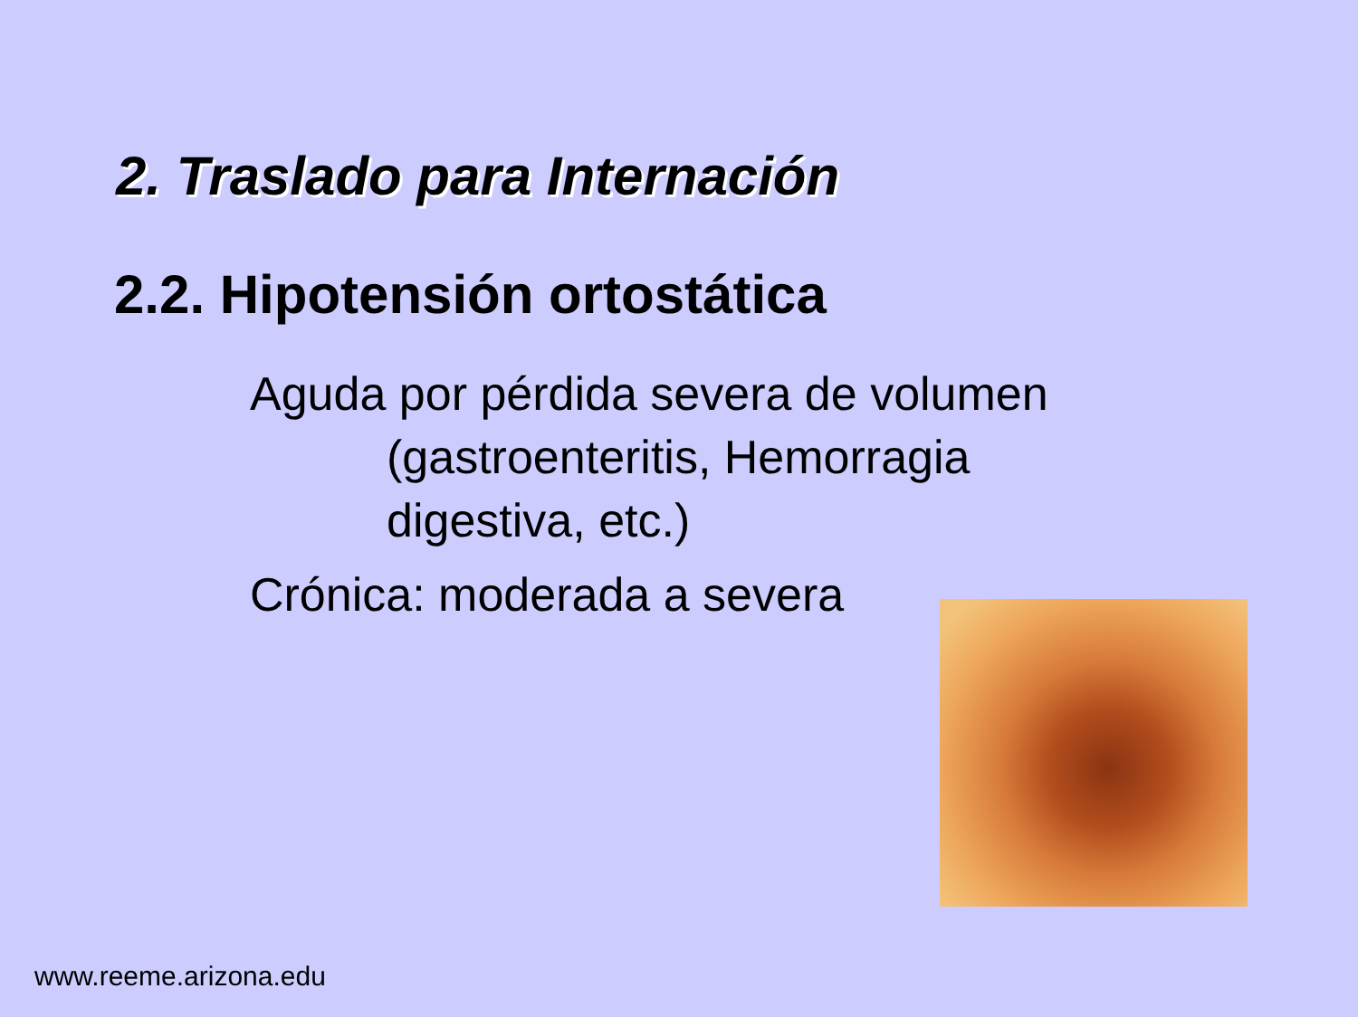2. Traslado para Internación
2.2. Hipotensión ortostática
Aguda por pérdida severa de volumen
(gastroenteritis, Hemorragia
digestiva, etc.)
Crónica: moderada a severa
www.reeme.arizona.edu